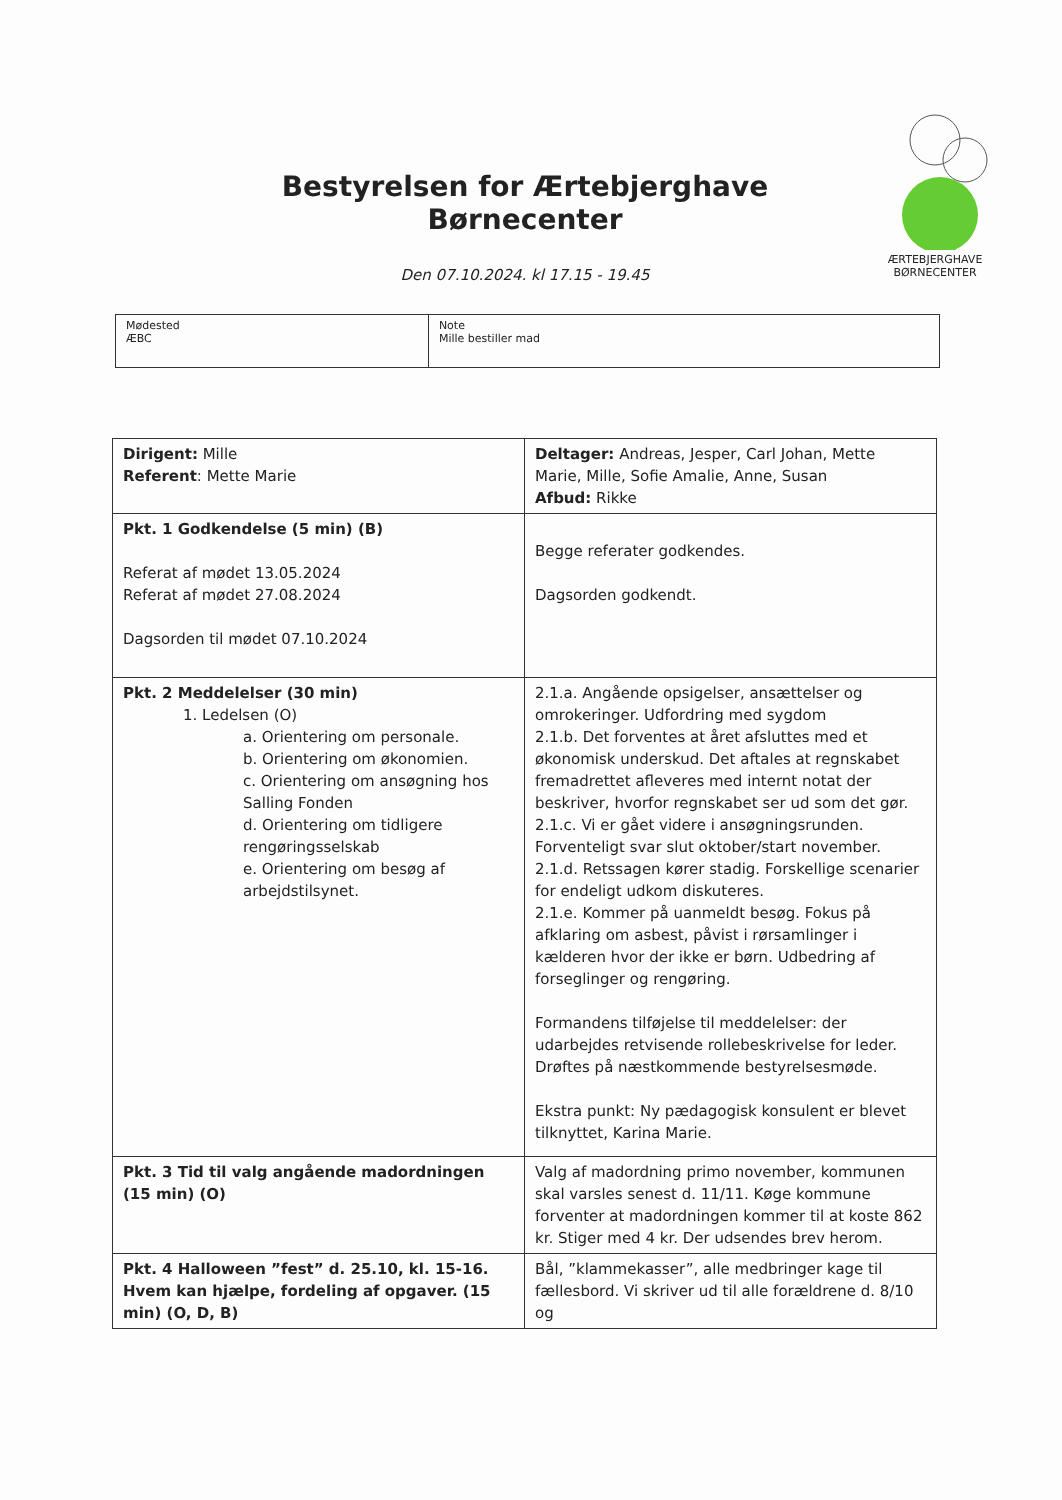Bestyrelsen for Ærtebjerghave Børnecenter
Den 07.10.2024. kl 17.15 - 19.45
ÆRTEBJERGHAVE
BØRNECENTER
| Mødested ÆBC | Note Mille bestiller mad |
| Dirigent: Mille Referent : Mette Marie | Deltager: Andreas, Jesper, Carl Johan, Mette Marie, Mille, Sofie Amalie, Anne, Susan Afbud: Rikke |
| Pkt. 1 Godkendelse (5 min) (B) Referat af mødet 13.05.2024 Referat af mødet 27.08.2024 Dagsorden til mødet 07.10.2024 | Begge referater godkendes. Dagsorden godkendt. |
| Pkt. 2 Meddelelser (30 min) 1. Ledelsen (O) a. Orientering om personale. b. Orientering om økonomien. c. Orientering om ansøgning hos Salling Fonden d. Orientering om tidligere rengøringsselskab e. Orientering om besøg af arbejdstilsynet. | 2.1.a. Angående opsigelser, ansættelser og omrokeringer. Udfordring med sygdom 2.1.b. Det forventes at året afsluttes med et økonomisk underskud. Det aftales at regnskabet fremadrettet afleveres med internt notat der beskriver, hvorfor regnskabet ser ud som det gør. 2.1.c. Vi er gået videre i ansøgningsrunden. Forventeligt svar slut oktober/start november. 2.1.d. Retssagen kører stadig. Forskellige scenarier for endeligt udkom diskuteres. 2.1.e. Kommer på uanmeldt besøg. Fokus på afklaring om asbest, påvist i rørsamlinger i kælderen hvor der ikke er børn. Udbedring af forseglinger og rengøring. Formandens tilføjelse til meddelelser: der udarbejdes retvisende rollebeskrivelse for leder. Drøftes på næstkommende bestyrelsesmøde. Ekstra punkt: Ny pædagogisk konsulent er blevet tilknyttet, Karina Marie. |
| Pkt. 3 Tid til valg angående madordningen (15 min) (O) | Valg af madordning primo november, kommunen skal varsles senest d. 11/11. Køge kommune forventer at madordningen kommer til at koste 862 kr. Stiger med 4 kr. Der udsendes brev herom. |
| Pkt. 4 Halloween ”fest” d. 25.10, kl. 15-16. Hvem kan hjælpe, fordeling af opgaver. (15 min) (O, D, B) | Bål, ”klammekasser”, alle medbringer kage til fællesbord. Vi skriver ud til alle forældrene d. 8/10 og |